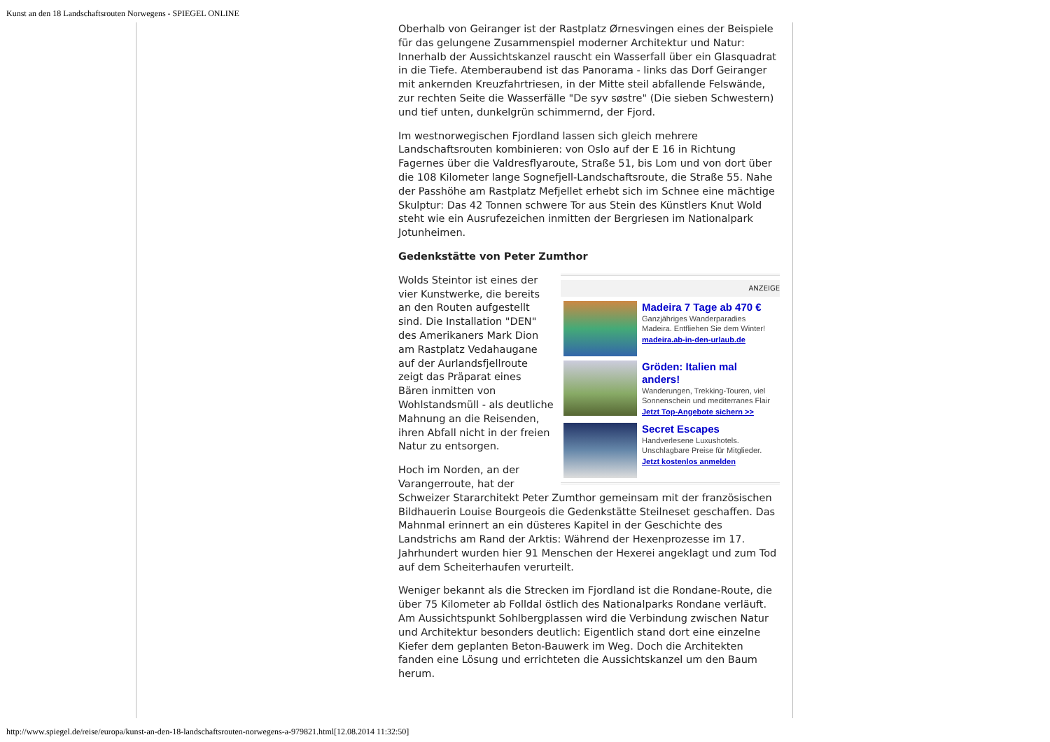Kunst an den 18 Landschaftsrouten Norwegens - SPIEGEL ONLINE
Oberhalb von Geiranger ist der Rastplatz Ørnesvingen eines der Beispiele für das gelungene Zusammenspiel moderner Architektur und Natur: Innerhalb der Aussichtskanzel rauscht ein Wasserfall über ein Glasquadrat in die Tiefe. Atemberaubend ist das Panorama - links das Dorf Geiranger mit ankernden Kreuzfahrtriesen, in der Mitte steil abfallende Felswände, zur rechten Seite die Wasserfälle "De syv søstre" (Die sieben Schwestern) und tief unten, dunkelgrün schimmernd, der Fjord.
Im westnorwegischen Fjordland lassen sich gleich mehrere Landschaftsrouten kombinieren: von Oslo auf der E 16 in Richtung Fagernes über die Valdresflyaroute, Straße 51, bis Lom und von dort über die 108 Kilometer lange Sognefjell-Landschaftsroute, die Straße 55. Nahe der Passhöhe am Rastplatz Mefjellet erhebt sich im Schnee eine mächtige Skulptur: Das 42 Tonnen schwere Tor aus Stein des Künstlers Knut Wold steht wie ein Ausrufezeichen inmitten der Bergriesen im Nationalpark Jotunheimen.
Gedenkstätte von Peter Zumthor
ANZEIGE
Madeira 7 Tage ab 470 €
Ganzjähriges Wanderparadies Madeira. Entfliehen Sie dem Winter!
madeira.ab-in-den-urlaub.de
Gröden: Italien mal anders!
Wanderungen, Trekking-Touren, viel Sonnenschein und mediterranes Flair
Jetzt Top-Angebote sichern >>
Secret Escapes
Handverlesene Luxushotels. Unschlagbare Preise für Mitglieder.
Jetzt kostenlos anmelden
Wolds Steintor ist eines der vier Kunstwerke, die bereits an den Routen aufgestellt sind. Die Installation "DEN" des Amerikaners Mark Dion am Rastplatz Vedahaugane auf der Aurlandsfjellroute zeigt das Präparat eines Bären inmitten von Wohlstandsmüll - als deutliche Mahnung an die Reisenden, ihren Abfall nicht in der freien Natur zu entsorgen.
Hoch im Norden, an der Varangerroute, hat der Schweizer Stararchitekt Peter Zumthor gemeinsam mit der französischen Bildhauerin Louise Bourgeois die Gedenkstätte Steilneset geschaffen. Das Mahnmal erinnert an ein düsteres Kapitel in der Geschichte des Landstrichs am Rand der Arktis: Während der Hexenprozesse im 17. Jahrhundert wurden hier 91 Menschen der Hexerei angeklagt und zum Tod auf dem Scheiterhaufen verurteilt.
Weniger bekannt als die Strecken im Fjordland ist die Rondane-Route, die über 75 Kilometer ab Folldal östlich des Nationalparks Rondane verläuft. Am Aussichtspunkt Sohlbergplassen wird die Verbindung zwischen Natur und Architektur besonders deutlich: Eigentlich stand dort eine einzelne Kiefer dem geplanten Beton-Bauwerk im Weg. Doch die Architekten fanden eine Lösung und errichteten die Aussichtskanzel um den Baum herum.
http://www.spiegel.de/reise/europa/kunst-an-den-18-landschaftsrouten-norwegens-a-979821.html[12.08.2014 11:32:50]